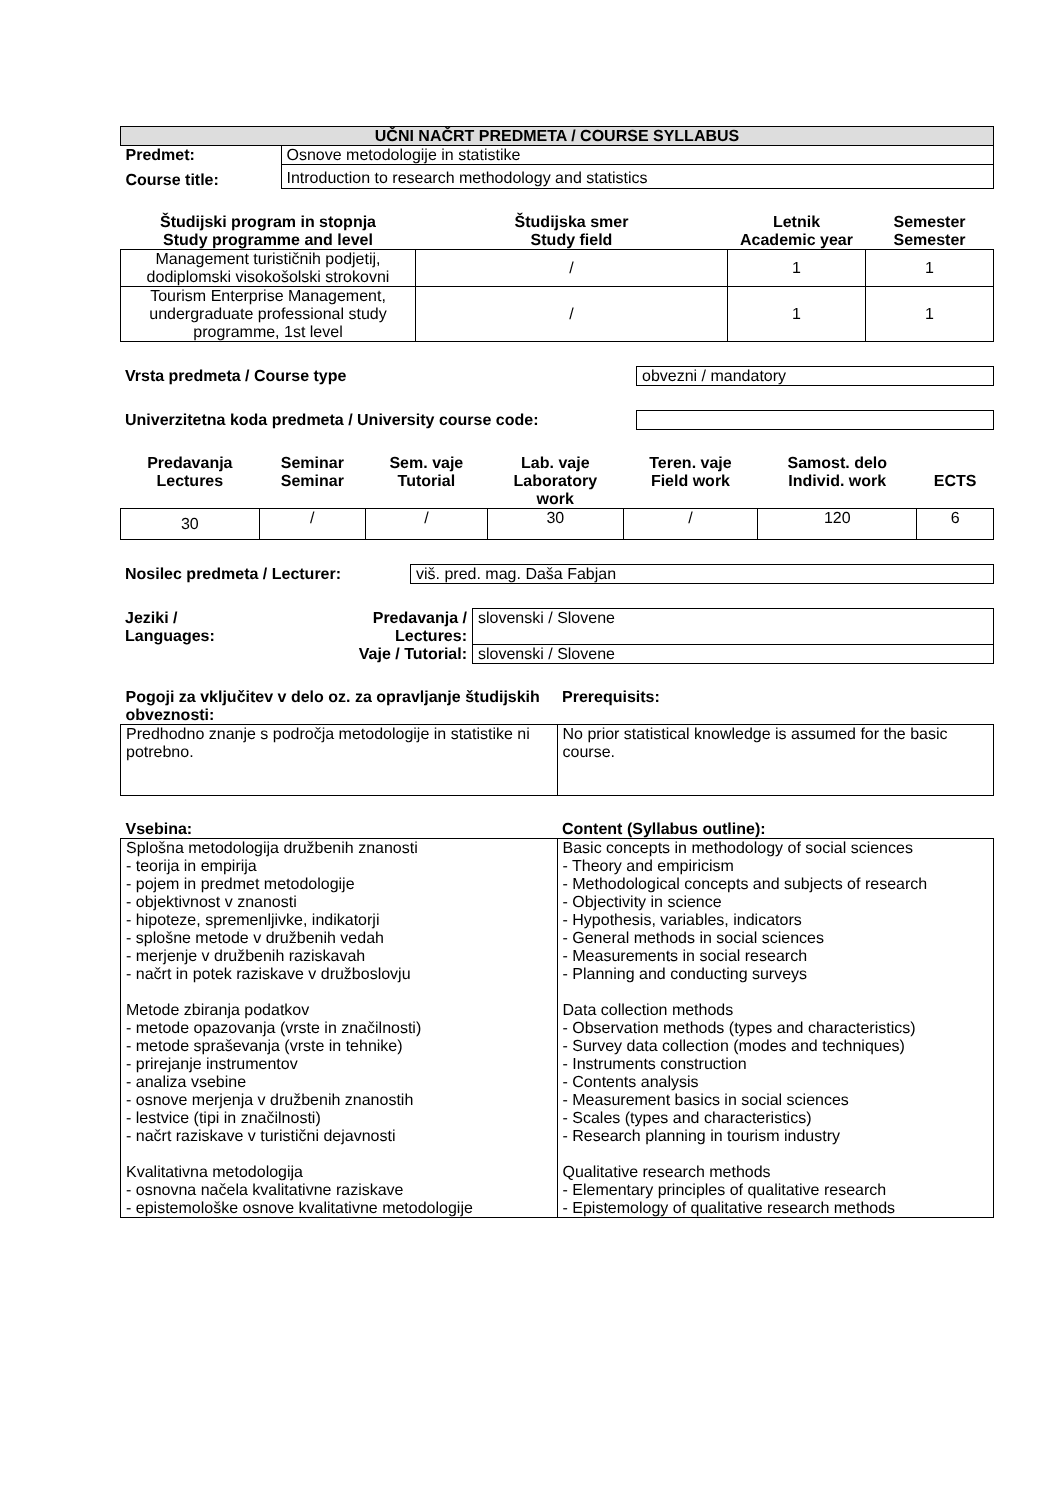| UČNI NAČRT PREDMETA / COURSE SYLLABUS | |
| Predmet: | Osnove metodologije in statistike |
| Course title: | Introduction to research methodology and statistics |
| Študijski program in stopnja Study programme and level | Študijska smer Study field | Letnik Academic year | Semester Semester |
| --- | --- | --- | --- |
| Management turističnih podjetij, dodiplomski visokošolski strokovni | / | 1 | 1 |
| Tourism Enterprise Management, undergraduate professional study programme, 1st level | / | 1 | 1 |
| Vrsta predmeta / Course type | obvezni / mandatory |
| Univerzitetna koda predmeta / University course code: | |
| Predavanja Lectures | Seminar Seminar | Sem. vaje Tutorial | Lab. vaje Laboratory work | Teren. vaje Field work | Samost. delo Individ. work | ECTS |
| 30 | / | / | 30 | / | 120 | 6 |
| Nosilec predmeta / Lecturer: | viš. pred. mag. Daša Fabjan |
| Jeziki / Languages: | Predavanja / Lectures: | slovenski / Slovene |
| | Vaje / Tutorial: | slovenski / Slovene |
| Pogoji za vključitev v delo oz. za opravljanje študijskih obveznosti: | Prerequisits: |
| Predhodno znanje s področja metodologije in statistike ni potrebno. | No prior statistical knowledge is assumed for the basic course. |
| Vsebina: | Content (Syllabus outline): |
| Splošna metodologija družbenih znanosti - teorija in empirija - pojem in predmet metodologije - objektivnost v znanosti - hipoteze, spremenljivke, indikatorji - splošne metode v družbenih vedah - merjenje v družbenih raziskavah - načrt in potek raziskave v družboslovju Metode zbiranja podatkov - metode opazovanja (vrste in značilnosti) - metode spraševanja (vrste in tehnike) - prirejanje instrumentov - analiza vsebine - osnove merjenja v družbenih znanostih - lestvice (tipi in značilnosti) - načrt raziskave v turistični dejavnosti Kvalitativna metodologija - osnovna načela kvalitativne raziskave - epistemološke osnove kvalitativne metodologije | Basic concepts in methodology of social sciences - Theory and empiricism - Methodological concepts and subjects of research - Objectivity in science - Hypothesis, variables, indicators - General methods in social sciences - Measurements in social research - Planning and conducting surveys Data collection methods - Observation methods (types and characteristics) - Survey data collection (modes and techniques) - Instruments construction - Contents analysis - Measurement basics in social sciences - Scales (types and characteristics) - Research planning in tourism industry Qualitative research methods - Elementary principles of qualitative research - Epistemology of qualitative research methods |